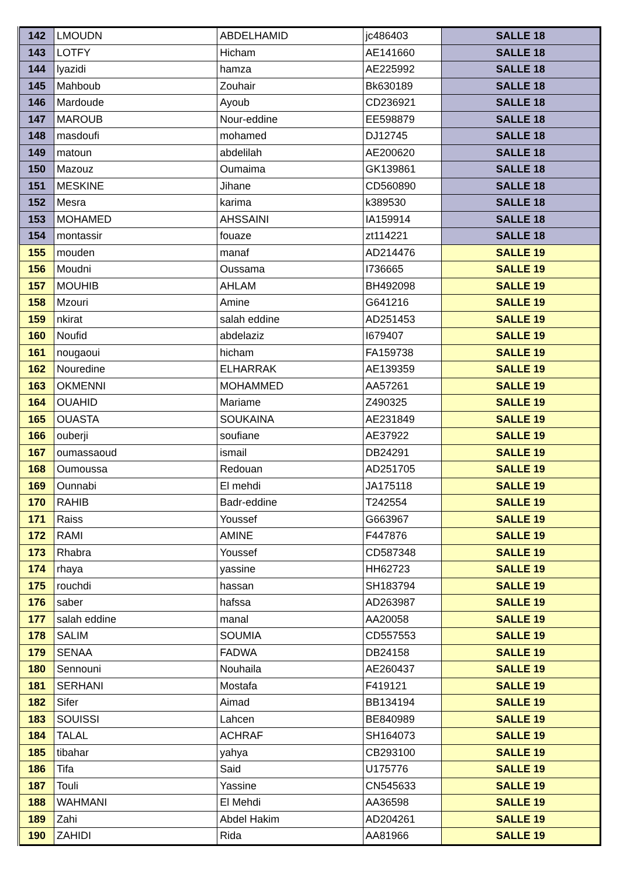| 142 | LMOUDN | ABDELHAMID | jc486403 | SALLE 18 |
| 143 | LOTFY | Hicham | AE141660 | SALLE 18 |
| 144 | lyazidi | hamza | AE225992 | SALLE 18 |
| 145 | Mahboub | Zouhair | Bk630189 | SALLE 18 |
| 146 | Mardoude | Ayoub | CD236921 | SALLE 18 |
| 147 | MAROUB | Nour-eddine | EE598879 | SALLE 18 |
| 148 | masdoufi | mohamed | DJ12745 | SALLE 18 |
| 149 | matoun | abdelilah | AE200620 | SALLE 18 |
| 150 | Mazouz | Oumaima | GK139861 | SALLE 18 |
| 151 | MESKINE | Jihane | CD560890 | SALLE 18 |
| 152 | Mesra | karima | k389530 | SALLE 18 |
| 153 | MOHAMED | AHSSAINI | IA159914 | SALLE 18 |
| 154 | montassir | fouaze | zt114221 | SALLE 18 |
| 155 | mouden | manaf | AD214476 | SALLE 19 |
| 156 | Moudni | Oussama | I736665 | SALLE 19 |
| 157 | MOUHIB | AHLAM | BH492098 | SALLE 19 |
| 158 | Mzouri | Amine | G641216 | SALLE 19 |
| 159 | nkirat | salah eddine | AD251453 | SALLE 19 |
| 160 | Noufid | abdelaziz | I679407 | SALLE 19 |
| 161 | nougaoui | hicham | FA159738 | SALLE 19 |
| 162 | Nouredine | ELHARRAK | AE139359 | SALLE 19 |
| 163 | OKMENNI | MOHAMMED | AA57261 | SALLE 19 |
| 164 | OUAHID | Mariame | Z490325 | SALLE 19 |
| 165 | OUASTA | SOUKAINA | AE231849 | SALLE 19 |
| 166 | ouberji | soufiane | AE37922 | SALLE 19 |
| 167 | oumassaoud | ismail | DB24291 | SALLE 19 |
| 168 | Oumoussa | Redouan | AD251705 | SALLE 19 |
| 169 | Ounnabi | El mehdi | JA175118 | SALLE 19 |
| 170 | RAHIB | Badr-eddine | T242554 | SALLE 19 |
| 171 | Raiss | Youssef | G663967 | SALLE 19 |
| 172 | RAMI | AMINE | F447876 | SALLE 19 |
| 173 | Rhabra | Youssef | CD587348 | SALLE 19 |
| 174 | rhaya | yassine | HH62723 | SALLE 19 |
| 175 | rouchdi | hassan | SH183794 | SALLE 19 |
| 176 | saber | hafssa | AD263987 | SALLE 19 |
| 177 | salah eddine | manal | AA20058 | SALLE 19 |
| 178 | SALIM | SOUMIA | CD557553 | SALLE 19 |
| 179 | SENAA | FADWA | DB24158 | SALLE 19 |
| 180 | Sennouni | Nouhaila | AE260437 | SALLE 19 |
| 181 | SERHANI | Mostafa | F419121 | SALLE 19 |
| 182 | Sifer | Aimad | BB134194 | SALLE 19 |
| 183 | SOUISSI | Lahcen | BE840989 | SALLE 19 |
| 184 | TALAL | ACHRAF | SH164073 | SALLE 19 |
| 185 | tibahar | yahya | CB293100 | SALLE 19 |
| 186 | Tifa | Said | U175776 | SALLE 19 |
| 187 | Touli | Yassine | CN545633 | SALLE 19 |
| 188 | WAHMANI | El Mehdi | AA36598 | SALLE 19 |
| 189 | Zahi | Abdel Hakim | AD204261 | SALLE 19 |
| 190 | ZAHIDI | Rida | AA81966 | SALLE 19 |